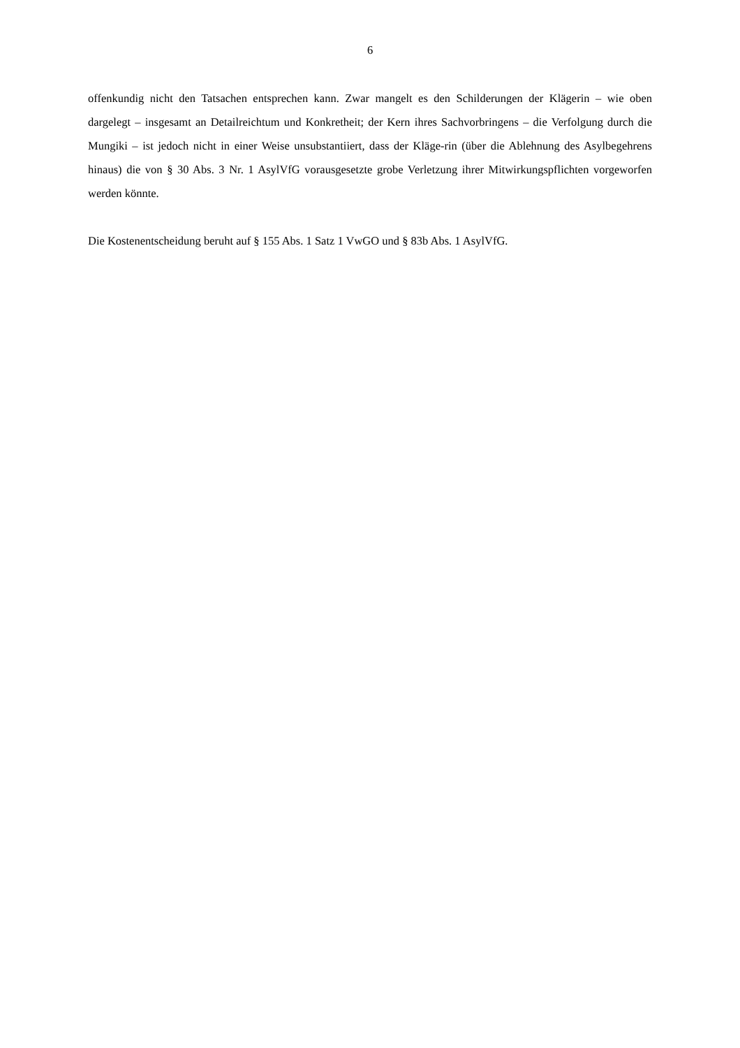6
offenkundig nicht den Tatsachen entsprechen kann. Zwar mangelt es den Schilderungen der Klägerin – wie oben dargelegt – insgesamt an Detailreichtum und Konkretheit; der Kern ihres Sachvorbringens – die Verfolgung durch die Mungiki – ist jedoch nicht in einer Weise unsubstantiiert, dass der Kläge-rin (über die Ablehnung des Asylbegehrens hinaus) die von § 30 Abs. 3 Nr. 1 AsylVfG vorausgesetzte grobe Verletzung ihrer Mitwirkungspflichten vorgeworfen werden könnte.
Die Kostenentscheidung beruht auf § 155 Abs. 1 Satz 1 VwGO und § 83b Abs. 1 AsylVfG.